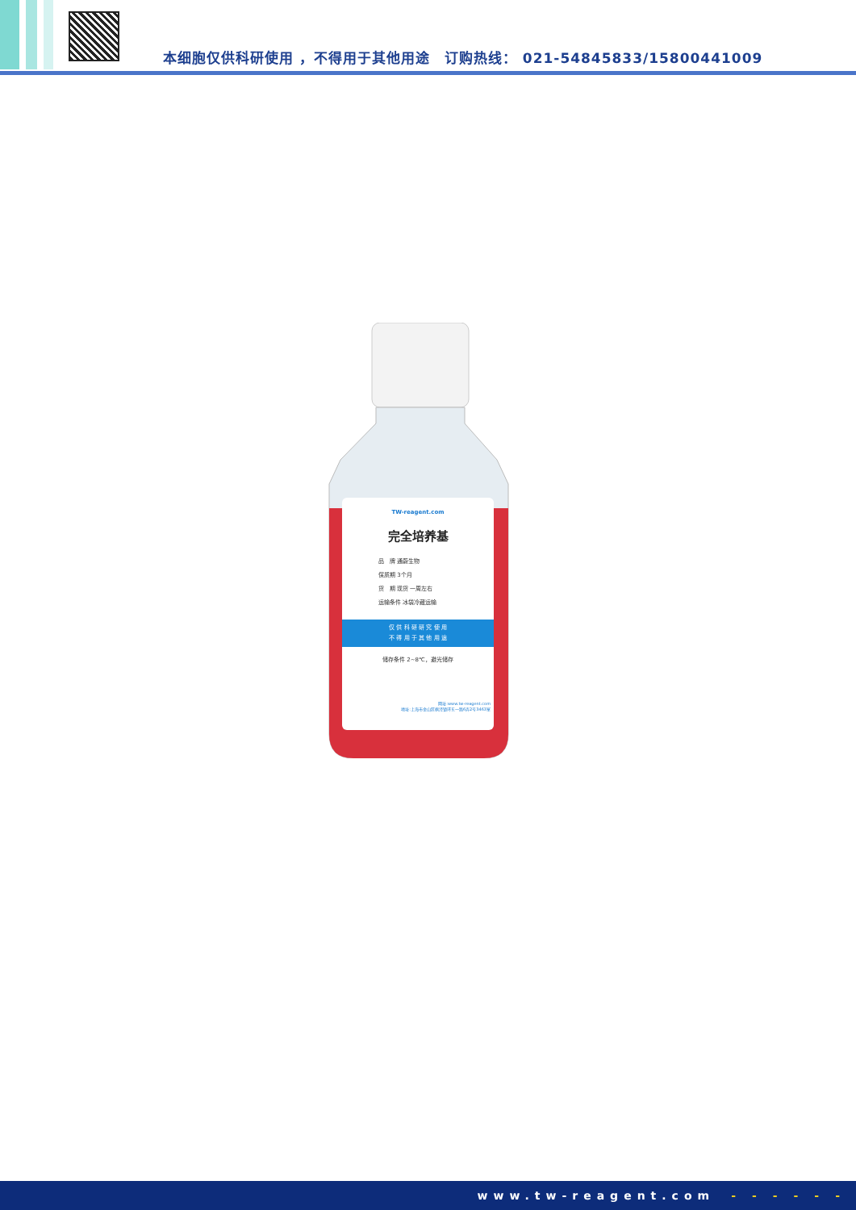本细胞仅供科研使用 ，不得用于其他用途　订购热线： 021-54845833/15800441009
TW-reagent.com
完全培养基
品　牌 通蔚生物
保质期 3个月
货　期 现货 一周左右
运输条件 冰袋冷藏运输
仅 供 科 研 研 究 使 用
不 得 用 于 其 他 用 途
储存条件 2~8℃，避光储存
网址:www.tw-reagent.com
地址:上海市金山区枫泾镇环东一路6弄2号3463室
www.tw-reagent.com ------